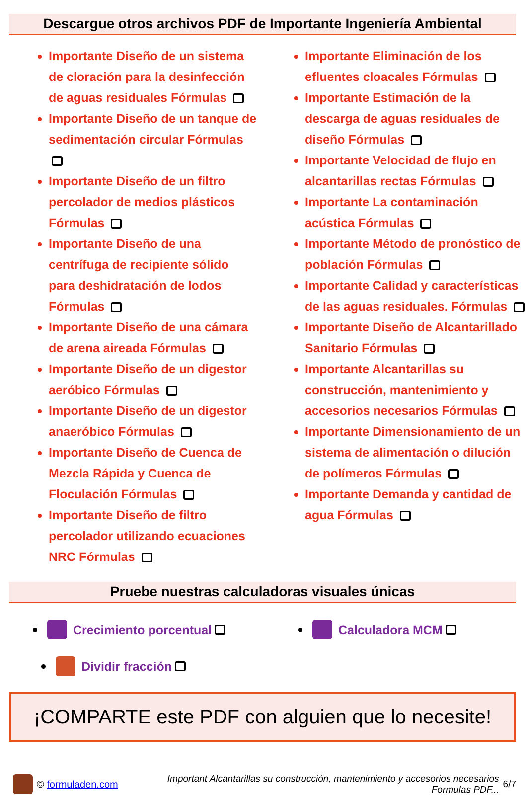Descargue otros archivos PDF de Importante Ingeniería Ambiental
Importante Diseño de un sistema de cloración para la desinfección de aguas residuales Fórmulas
Importante Diseño de un tanque de sedimentación circular Fórmulas
Importante Diseño de un filtro percolador de medios plásticos Fórmulas
Importante Diseño de una centrífuga de recipiente sólido para deshidratación de lodos Fórmulas
Importante Diseño de una cámara de arena aireada Fórmulas
Importante Diseño de un digestor aeróbico Fórmulas
Importante Diseño de un digestor anaeróbico Fórmulas
Importante Diseño de Cuenca de Mezcla Rápida y Cuenca de Floculación Fórmulas
Importante Diseño de filtro percolador utilizando ecuaciones NRC Fórmulas
Importante Eliminación de los efluentes cloacales Fórmulas
Importante Estimación de la descarga de aguas residuales de diseño Fórmulas
Importante Velocidad de flujo en alcantarillas rectas Fórmulas
Importante La contaminación acústica Fórmulas
Importante Método de pronóstico de población Fórmulas
Importante Calidad y características de las aguas residuales. Fórmulas
Importante Diseño de Alcantarillado Sanitario Fórmulas
Importante Alcantarillas su construcción, mantenimiento y accesorios necesarios Fórmulas
Importante Dimensionamiento de un sistema de alimentación o dilución de polímeros Fórmulas
Importante Demanda y cantidad de agua Fórmulas
Pruebe nuestras calculadoras visuales únicas
Crecimiento porcentual
Calculadora MCM
Dividir fracción
¡COMPARTE este PDF con alguien que lo necesite!
© formuladen.com Important Alcantarillas su construcción, mantenimiento y accesorios necesarios
Formulas PDF... 6/7